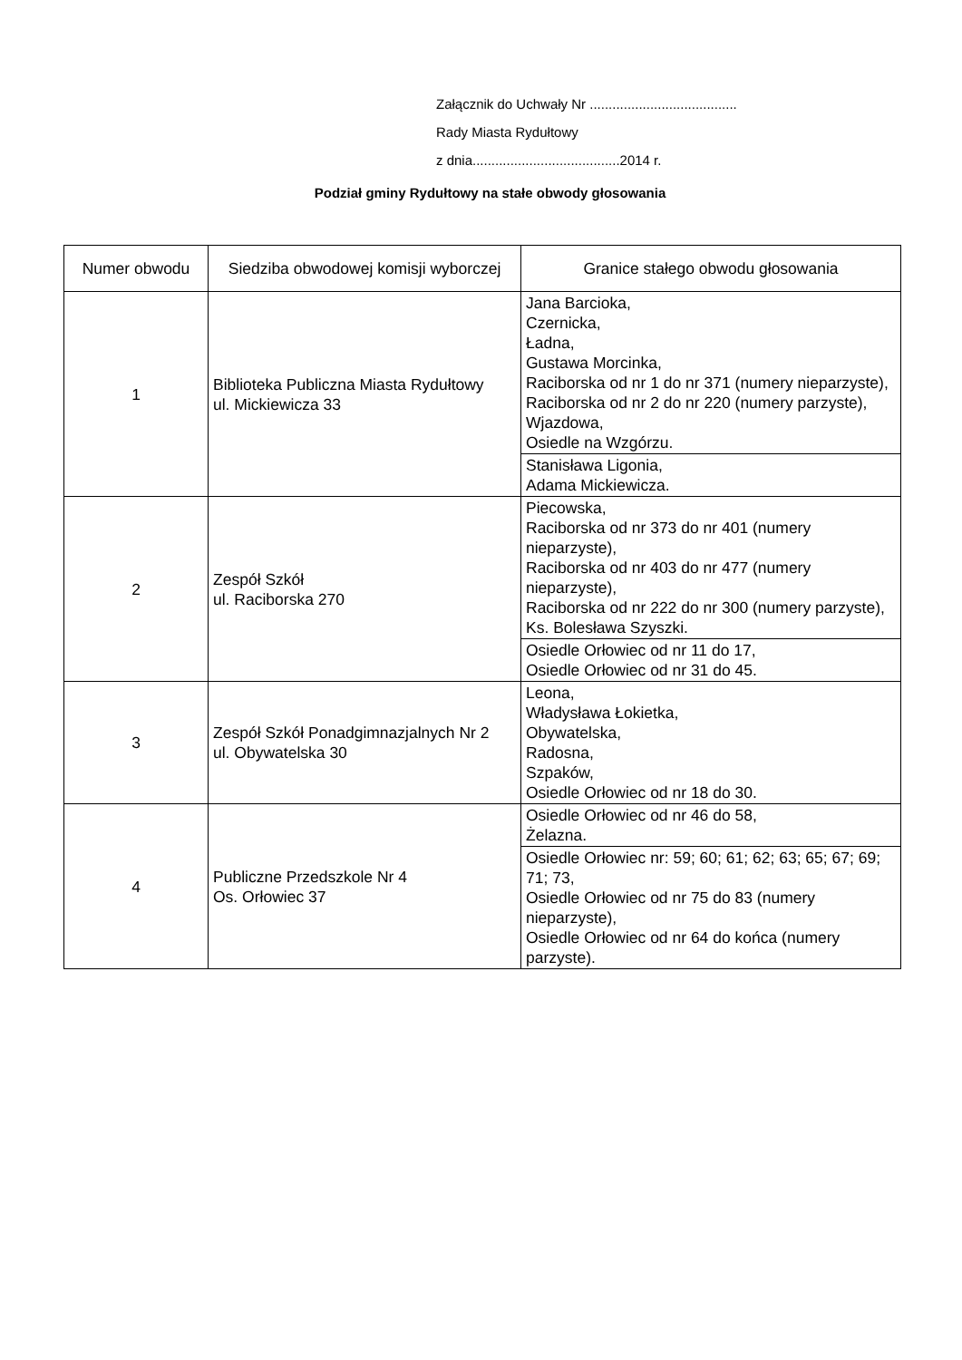Załącznik do Uchwały Nr .......................................
Rady Miasta Rydułtowy
z dnia.......................................2014 r.
Podział gminy Rydułtowy na stałe obwody głosowania
| Numer obwodu | Siedziba obwodowej komisji wyborczej | Granice stałego obwodu głosowania |
| --- | --- | --- |
| 1 | Biblioteka Publiczna Miasta Rydułtowy ul. Mickiewicza 33 | Jana Barcioka, Czernicka, Ładna, Gustawa Morcinka, Raciborska od nr 1 do nr 371 (numery nieparzyste), Raciborska od nr 2 do nr 220 (numery parzyste), Wjazdowa, Osiedle na Wzgórzu. |
| | | Stanisława Ligonia, Adama Mickiewicza. |
| 2 | Zespół Szkół ul. Raciborska 270 | Piecowska, Raciborska od nr 373 do nr 401 (numery nieparzyste), Raciborska od nr 403 do nr 477 (numery nieparzyste), Raciborska od nr 222 do nr 300 (numery parzyste), Ks. Bolesława Szyszki. |
| | | Osiedle Orłowiec od nr 11 do 17, Osiedle Orłowiec od nr 31 do 45. |
| 3 | Zespół Szkół Ponadgimnazjalnych Nr 2 ul. Obywatelska 30 | Leona, Władysława Łokietka, Obywatelska, Radosna, Szpaków, Osiedle Orłowiec od nr 18 do 30. |
| 4 | Publiczne Przedszkole Nr 4 Os. Orłowiec 37 | Osiedle Orłowiec od nr 46 do 58, Żelazna. |
| | | Osiedle Orłowiec nr: 59; 60; 61; 62; 63; 65; 67; 69; 71; 73, Osiedle Orłowiec od nr 75 do 83 (numery nieparzyste), Osiedle Orłowiec od nr 64 do końca (numery parzyste). |